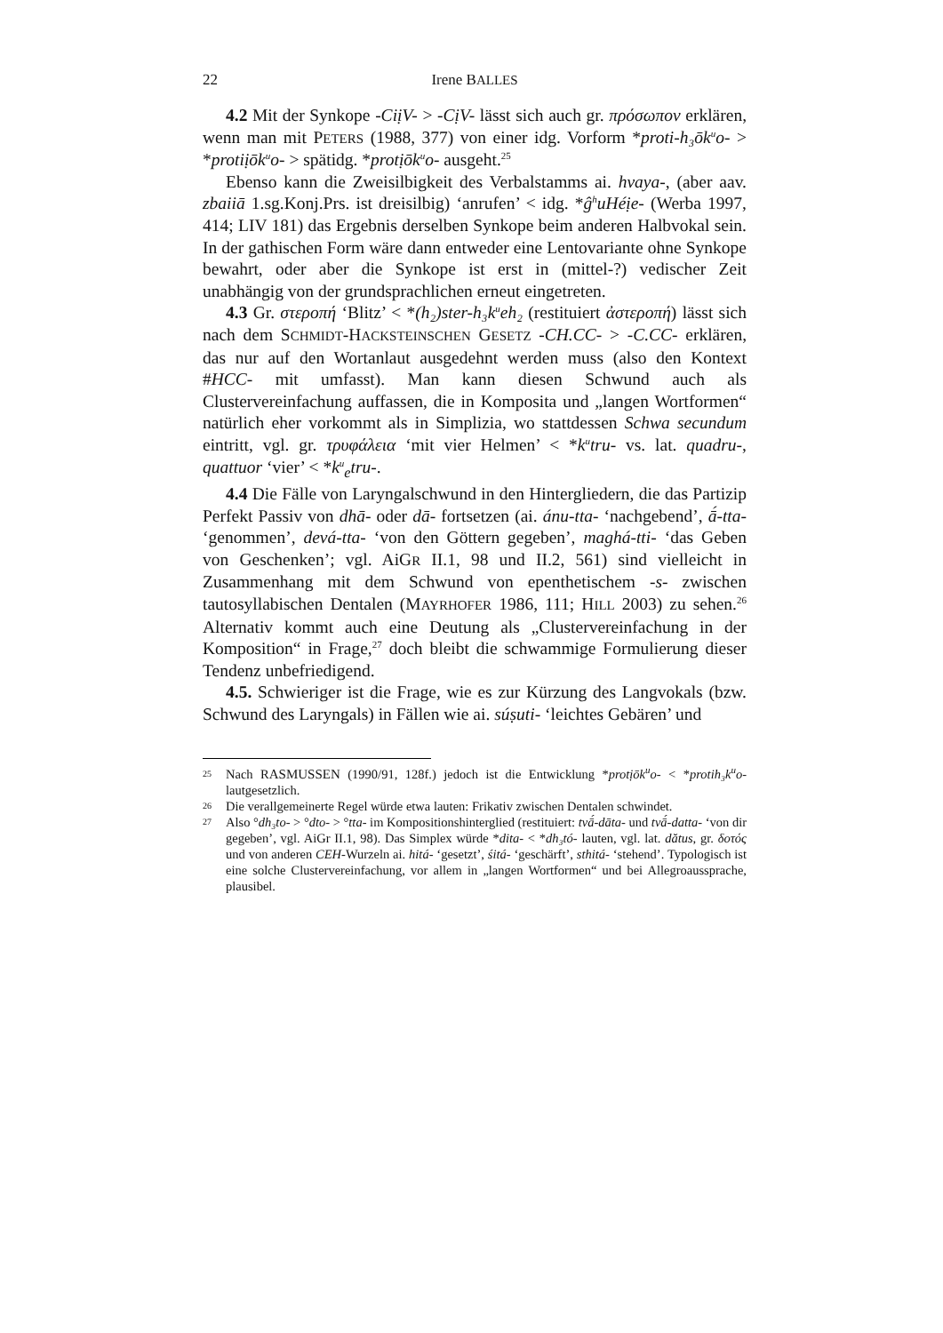22
Irene BALLES
4.2 Mit der Synkope -CiịV- > -CịV- lässt sich auch gr. πρόσωπον erklären, wenn man mit PETERS (1988, 377) von einer idg. Vorform *proti-h₃ōk<sup>u</sup>o- > *protiịōk<sup>u</sup>o- > spätidg. *protịōk<sup>u</sup>o- ausgeht.<sup>25</sup>
Ebenso kann die Zweisilbigkeit des Verbalstamms ai. hvaya-, (aber aav. zbaiiā 1.sg.Konj.Prs. ist dreisilbig) ‘anrufen’ < idg. *ĝ<sup>h</sup>uHéịe- (Werba 1997, 414; LIV 181) das Ergebnis derselben Synkope beim anderen Halbvokal sein. In der gathischen Form wäre dann entweder eine Lentovariante ohne Synkope bewahrt, oder aber die Synkope ist erst in (mittel-?) vedischer Zeit unabhängig von der grundsprachlichen erneut eingetreten.
4.3 Gr. στεροπή ‘Blitz’ < *(h₂)ster-h₃k<sup>u</sup>eh₂ (restituiert ἀστεροπή) lässt sich nach dem SCHMIDT-HACKSTEINSCHEN GESETZ -CH.CC- > -C.CC- erklären, das nur auf den Wortanlaut ausgedehnt werden muss (also den Kontext #HCC- mit umfasst). Man kann diesen Schwund auch als Clustervereinfachung auffassen, die in Komposita und „langen Wortformen“ natürlich eher vorkommt als in Simplizia, wo stattdessen Schwa secundum eintritt, vgl. gr. τρυφάλεια ‘mit vier Helmen’ < *k<sup>u</sup>tru- vs. lat. quadru-, quattuor ‘vier’ < *k<sup>u</sup><sub>e</sub>tru-.
4.4 Die Fälle von Laryngalschwund in den Hintergliedern, die das Partizip Perfekt Passiv von dhā- oder dā- fortsetzen (ai. ánu-tta- ‘nachgebend’, ā́-tta- ‘genommen’, devá-tta- ‘von den Göttern gegeben’, maghá-tti- ‘das Geben von Geschenken’; vgl. AiGR II.1, 98 und II.2, 561) sind vielleicht in Zusammenhang mit dem Schwund von epenthetischem -s- zwischen tautosyllabischen Dentalen (MAYRHOFER 1986, 111; HILL 2003) zu sehen.<sup>26</sup> Alternativ kommt auch eine Deutung als „Clustervereinfachung in der Komposition“ in Frage,<sup>27</sup> doch bleibt die schwammige Formulierung dieser Tendenz unbefriedigend.
4.5. Schwieriger ist die Frage, wie es zur Kürzung des Langvokals (bzw. Schwund des Laryngals) in Fällen wie ai. súṣuti- ‘leichtes Gebären’ und
25 Nach RASMUSSEN (1990/91, 128f.) jedoch ist die Entwicklung *protịōk<sup>u</sup>o- < *protih₃k<sup>u</sup>o- lautgesetzlich.
26 Die verallgemeinerte Regel würde etwa lauten: Frikativ zwischen Dentalen schwindet.
27 Also °dh₃to- > °dto- > °tta- im Kompositionshinterglied (restituiert: tvā́-dāta- und tvā́-datta- ‘von dir gegeben’, vgl. AiGr II.1, 98). Das Simplex würde *dita- < *dh₃tó- lauten, vgl. lat. dătus, gr. δοτός und von anderen CEH-Wurzeln ai. hitá- ‘gesetzt’, śitá- ‘geschärft’, sthitá- ‘stehend’. Typologisch ist eine solche Clustervereinfachung, vor allem in „langen Wortformen“ und bei Allegroaussprache, plausibel.